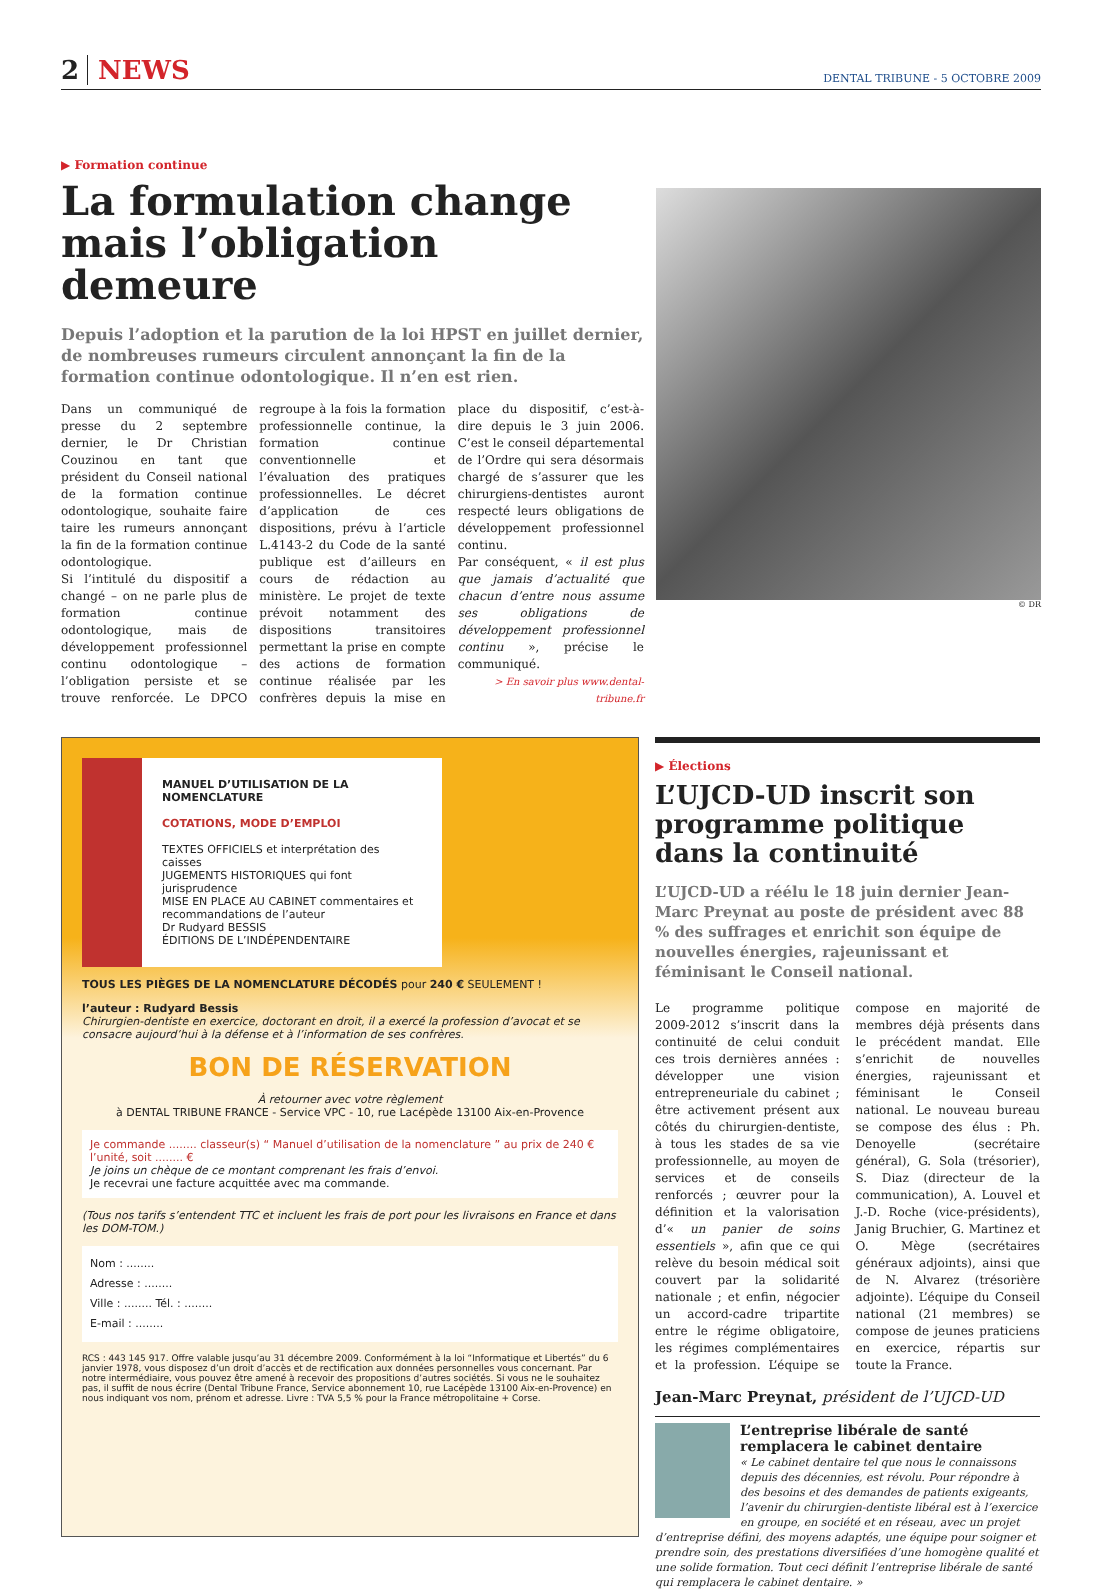2 NEWS
DENTAL TRIBUNE - 5 OCTOBRE 2009
▶ Formation continue
La formulation change mais l’obligation demeure
Depuis l’adoption et la parution de la loi HPST en juillet dernier, de nombreuses rumeurs circulent annonçant la fin de la formation continue odontologique. Il n’en est rien.
Dans un communiqué de presse du 2 septembre dernier, le Dr Christian Couzinou en tant que président du Conseil national de la formation continue odontologique, souhaite faire taire les rumeurs annonçant la fin de la formation continue odontologique.
Si l’intitulé du dispositif a changé – on ne parle plus de formation continue odontologique, mais de développement professionnel continu odontologique – l’obligation persiste et se trouve renforcée. Le DPCO regroupe à la fois la formation professionnelle continue, la formation continue conventionnelle et l’évaluation des pratiques professionnelles. Le décret d’application de ces dispositions, prévu à l’article L.4143-2 du Code de la santé publique est d’ailleurs en cours de rédaction au ministère. Le projet de texte prévoit notamment des dispositions transitoires permettant la prise en compte des actions de formation continue réalisée par les confrères depuis la mise en place du dispositif, c’est-à-dire depuis le 3 juin 2006. C’est le conseil départemental de l’Ordre qui sera désormais chargé de s’assurer que les chirurgiens-dentistes auront respecté leurs obligations de développement professionnel continu.
Par conséquent, « il est plus que jamais d’actualité que chacun d’entre nous assume ses obligations de développement professionnel continu », précise le communiqué.
> En savoir plus www.dental-tribune.fr
© DR
MANUEL D’UTILISATION DE LA NOMENCLATURE
COTATIONS, MODE D’EMPLOI
TEXTES OFFICIELS et interprétation des caisses
JUGEMENTS HISTORIQUES qui font jurisprudence
MISE EN PLACE AU CABINET commentaires et recommandations de l’auteur
Dr Rudyard BESSIS
ÉDITIONS DE L’INDÉPENDENTAIRE
TOUS LES PIÈGES DE LA NOMENCLATURE DÉCODÉS pour 240 € SEULEMENT !
l’auteur : Rudyard Bessis
Chirurgien-dentiste en exercice, doctorant en droit, il a exercé la profession d’avocat et se consacre aujourd’hui à la défense et à l’information de ses confrères.
BON DE RÉSERVATION
À retourner avec votre règlement
à DENTAL TRIBUNE FRANCE - Service VPC - 10, rue Lacépède 13100 Aix-en-Provence
Je commande ........ classeur(s) “ Manuel d’utilisation de la nomenclature ” au prix de 240 € l’unité, soit ........ €
Je joins un chèque de ce montant comprenant les frais d’envoi.
Je recevrai une facture acquittée avec ma commande.
(Tous nos tarifs s’entendent TTC et incluent les frais de port pour les livraisons en France et dans les DOM-TOM.)
Nom : ........
Adresse : ........
Ville : ........ Tél. : ........
E-mail : ........
RCS : 443 145 917. Offre valable jusqu’au 31 décembre 2009. Conformément à la loi “Informatique et Libertés” du 6 janvier 1978, vous disposez d’un droit d’accès et de rectification aux données personnelles vous concernant. Par notre intermédiaire, vous pouvez être amené à recevoir des propositions d’autres sociétés. Si vous ne le souhaitez pas, il suffit de nous écrire (Dental Tribune France, Service abonnement 10, rue Lacépède 13100 Aix-en-Provence) en nous indiquant vos nom, prénom et adresse. Livre : TVA 5,5 % pour la France métropolitaine + Corse.
▶ Élections
L’UJCD-UD inscrit son programme politique dans la continuité
L’UJCD-UD a réélu le 18 juin dernier Jean-Marc Preynat au poste de président avec 88 % des suffrages et enrichit son équipe de nouvelles énergies, rajeunissant et féminisant le Conseil national.
Le programme politique 2009-2012 s’inscrit dans la continuité de celui conduit ces trois dernières années : développer une vision entrepreneuriale du cabinet ; être activement présent aux côtés du chirurgien-dentiste, à tous les stades de sa vie professionnelle, au moyen de services et de conseils renforcés ; œuvrer pour la définition et la valorisation d’« un panier de soins essentiels », afin que ce qui relève du besoin médical soit couvert par la solidarité nationale ; et enfin, négocier un accord-cadre tripartite entre le régime obligatoire, les régimes complémentaires et la profession. L’équipe se compose en majorité de membres déjà présents dans le précédent mandat. Elle s’enrichit de nouvelles énergies, rajeunissant et féminisant le Conseil national. Le nouveau bureau se compose des élus : Ph. Denoyelle (secrétaire général), G. Sola (trésorier), S. Diaz (directeur de la communication), A. Louvel et J.-D. Roche (vice-présidents), Janig Bruchier, G. Martinez et O. Mège (secrétaires généraux adjoints), ainsi que de N. Alvarez (trésorière adjointe). L’équipe du Conseil national (21 membres) se compose de jeunes praticiens en exercice, répartis sur toute la France.
Jean-Marc Preynat, président de l’UJCD-UD
L’entreprise libérale de santé remplacera le cabinet dentaire
« Le cabinet dentaire tel que nous le connaissons depuis des décennies, est révolu. Pour répondre à des besoins et des demandes de patients exigeants, l’avenir du chirurgien-dentiste libéral est à l’exercice en groupe, en société et en réseau, avec un projet d’entreprise défini, des moyens adaptés, une équipe pour soigner et prendre soin, des prestations diversifiées d’une homogène qualité et une solide formation. Tout ceci définit l’entreprise libérale de santé qui remplacera le cabinet dentaire. »